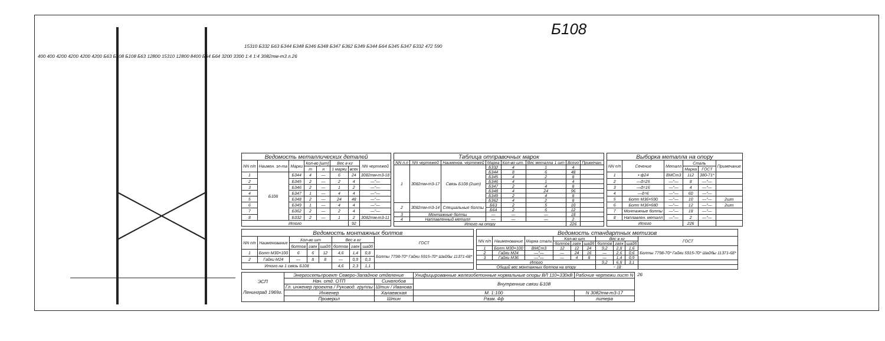Б108
15310 Б332 Б63 Б344 Б348 Б346 Б348 Б347 Б362 Б349 Б344 Б64 Б345 Б347 Б332 472 590
400 400 4200 4200 4200 4200 Б63 Б108 Б108 Б63 12800 15310 12800 8400 Б64 Б64 3200 3300 1:4 1:4 3082тм-т3 л.26
Ведомость металлических деталей
| NN п/п | Наимен. эл-та | Марки | Кол-во [шт] | | Вес в кг | | NN чертежей |
| --- | --- | --- | --- | --- | --- | --- | --- |
| | | | т | н | 1 марки | всех | |
| 1 | Б108 | Б344 | 4 | — | 6 | 24 | 3082тм-т3-18 |
| 2 | | Б345 | 2 | — | 2 | 4 | —"— |
| 3 | | Б346 | 2 | — | 1 | 2 | —"— |
| 4 | | Б347 | 1 | — | 4 | 4 | —"— |
| 5 | | Б348 | 2 | — | 24 | 48 | —"— |
| 6 | | Б349 | 1 | — | 4 | 4 | —"— |
| 7 | | Б362 | 2 | — | 2 | 4 | —"— |
| 8 | | Б332 | 2 | — | 1 | 2 | 3082тм-т3-11 |
| Итого | | | | | | 92 | |
Таблица отправочных марок
| NN п.п | NN чертежей | Наименов. чертежей | Марка | Кол-во шт. | Вес металла 1 шт | Всего | Примечан. |
| --- | --- | --- | --- | --- | --- | --- | --- |
| 1 | 3082тм-т3-17 | Связь Б108 (2шт) | Б332 | 4 | 1 | 4 | |
| | | | Б344 | 8 | 6 | 48 | |
| | | | Б345 | 4 | 2 | 8 | |
| | | | Б346 | 4 | 1 | 4 | |
| | | | Б347 | 2 | 4 | 8 | |
| | | | Б348 | 4 | 24 | 96 | |
| | | | Б349 | 2 | 4 | 8 | |
| | | | Б362 | 4 | 2 | 8 | |
| 2 | 3082тм-т3-14 | Специальные болты | Б63 | 2 | 5 | 10 | |
| | | | Б64 | 2 | 6 | 12 | |
| 3 | Монтажные болты | | — | — | — | 18 | |
| 4 | Наплавленный металл | | — | — | — | 2 | |
| Итого на опору | | | | | | 226 | |
Выборка металла на опору
| NN п/п | Сечение | Металл | Сталь | | Примечание |
| --- | --- | --- | --- | --- | --- |
| | | | Марка | ГОСТ | |
| 1 | • ф24 | ВМСт3 | 112 | 380-71* | |
| 2 | —δ=25 | —"— | 8 | —"— | |
| 3 | —δ=16 | —"— | 4 | —"— | |
| 4 | —δ=6 | —"— | 60 | —"— | |
| 5 | Болт М36×590 | —"— | 10 | —"— | 2шт |
| 6 | Болт М36×680 | —"— | 12 | —"— | 2шт |
| 7 | Монтажные болты | —"— | 18 | —"— | |
| 8 | Наплавлен. металл | —"— | 2 | —"— | |
| Итого | | | 226 | | |
Ведомость монтажных болтов
| NN п/п | Наименование | Кол-во шт | | | Вес в кг | | | ГОСТ |
| --- | --- | --- | --- | --- | --- | --- | --- | --- |
| | | болтов | гаек | шайб | болтов | гаек | шайб | |
| 1 | Болт М30×100 | 6 | 6 | 12 | 4,6 | 1,4 | 0,8 | Болты 7798-70* Гайки 5915-70* Шайбы 11371-68* |
| 2 | Гайки М24 | — | 8 | 8 | — | 0,9 | 0,3 | |
| Итого на 1 связь Б108 | | | | | 4,6 | 2,3 | 1,1 | |
Ведомость стандартных метизов
| NN п/п | Наименование | Марка стали | Кол-во шт | | | Вес в кг | | | ГОСТ |
| --- | --- | --- | --- | --- | --- | --- | --- | --- | --- |
| | | | болтов | гаек | шайб | болтов | гаек | шайб | |
| 1 | Болт М30×100 | ВМСт3 | 12 | 12 | 24 | 9,2 | 2,8 | 1,6 | Болты 7798-70* Гайки 5915-70* Шайбы 11371-68* |
| 2 | Гайки М24 | —"— | — | 24 | 16 | — | 2,6 | 0,6 | |
| 3 | Гайки М36 | —"— | — | 4 | 8 | — | 1,4 | 0,9 | |
| Итого | | | | | | 9,2 | 6,8 | 3,1 | |
| Общий вес монтажных болтов на опору | | | | | | ~ 18 | | | |
| ЭСП Ленинград 1969г. | Энергосетьпроект Северо-Западное отделение | | Унифицированные железобетонные нормальные опоры ВЛ 110÷330кВ | Рабочие чертежи лист N |
| | Нач. отд. ОТП | Синелобов | Внутренние связи Б108 | |
| | Гл. инженер проекта / Руковод. группы | Штин / Иванова | | |
| | Инженер | Халаевская | М. 1:100 | N 3082тм-т3-17 |
| | Проверил | Штин | Разм. 4ф | литера |
26